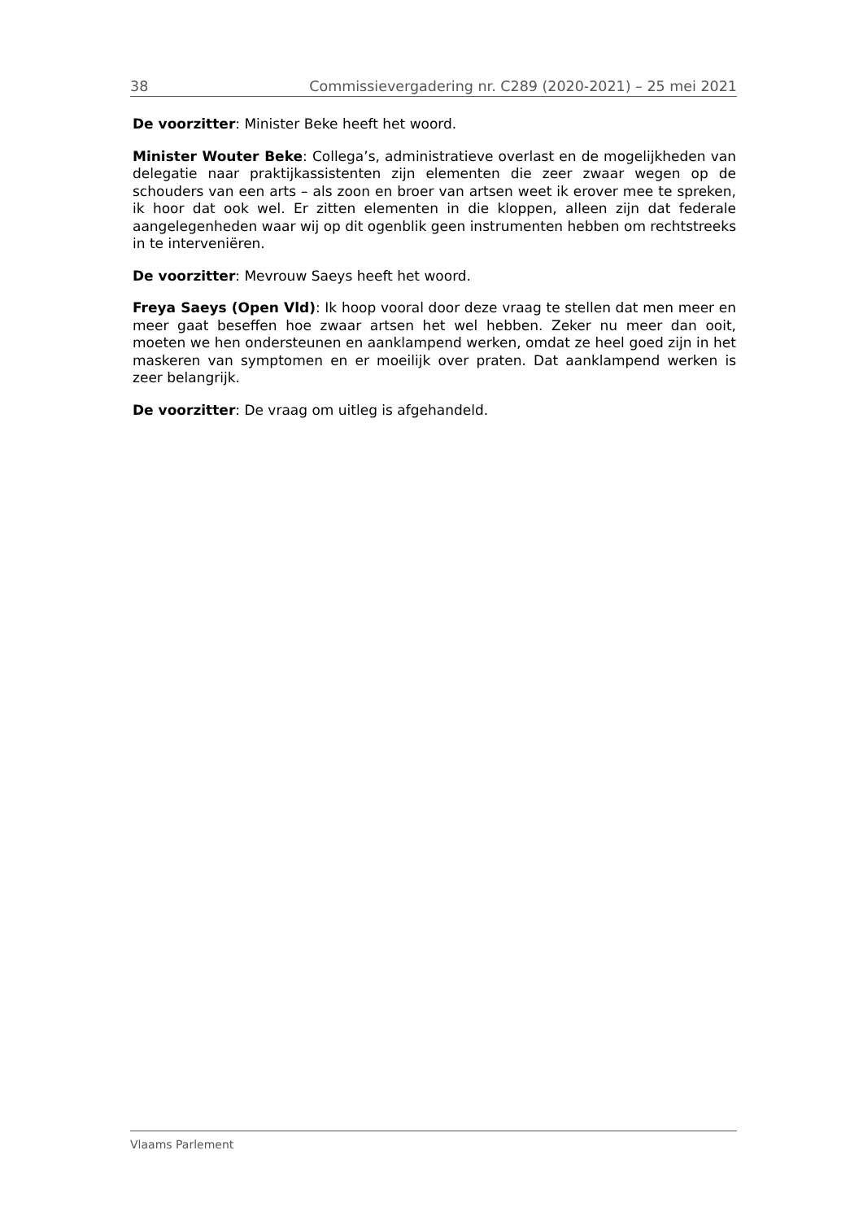38 Commissievergadering nr. C289 (2020-2021) – 25 mei 2021
De voorzitter: Minister Beke heeft het woord.
Minister Wouter Beke: Collega’s, administratieve overlast en de mogelijkheden van delegatie naar praktijkassistenten zijn elementen die zeer zwaar wegen op de schouders van een arts – als zoon en broer van artsen weet ik erover mee te spreken, ik hoor dat ook wel. Er zitten elementen in die kloppen, alleen zijn dat federale aangelegenheden waar wij op dit ogenblik geen instrumenten hebben om rechtstreeks in te interveniëren.
De voorzitter: Mevrouw Saeys heeft het woord.
Freya Saeys (Open Vld): Ik hoop vooral door deze vraag te stellen dat men meer en meer gaat beseffen hoe zwaar artsen het wel hebben. Zeker nu meer dan ooit, moeten we hen ondersteunen en aanklampend werken, omdat ze heel goed zijn in het maskeren van symptomen en er moeilijk over praten. Dat aanklampend werken is zeer belangrijk.
De voorzitter: De vraag om uitleg is afgehandeld.
Vlaams Parlement